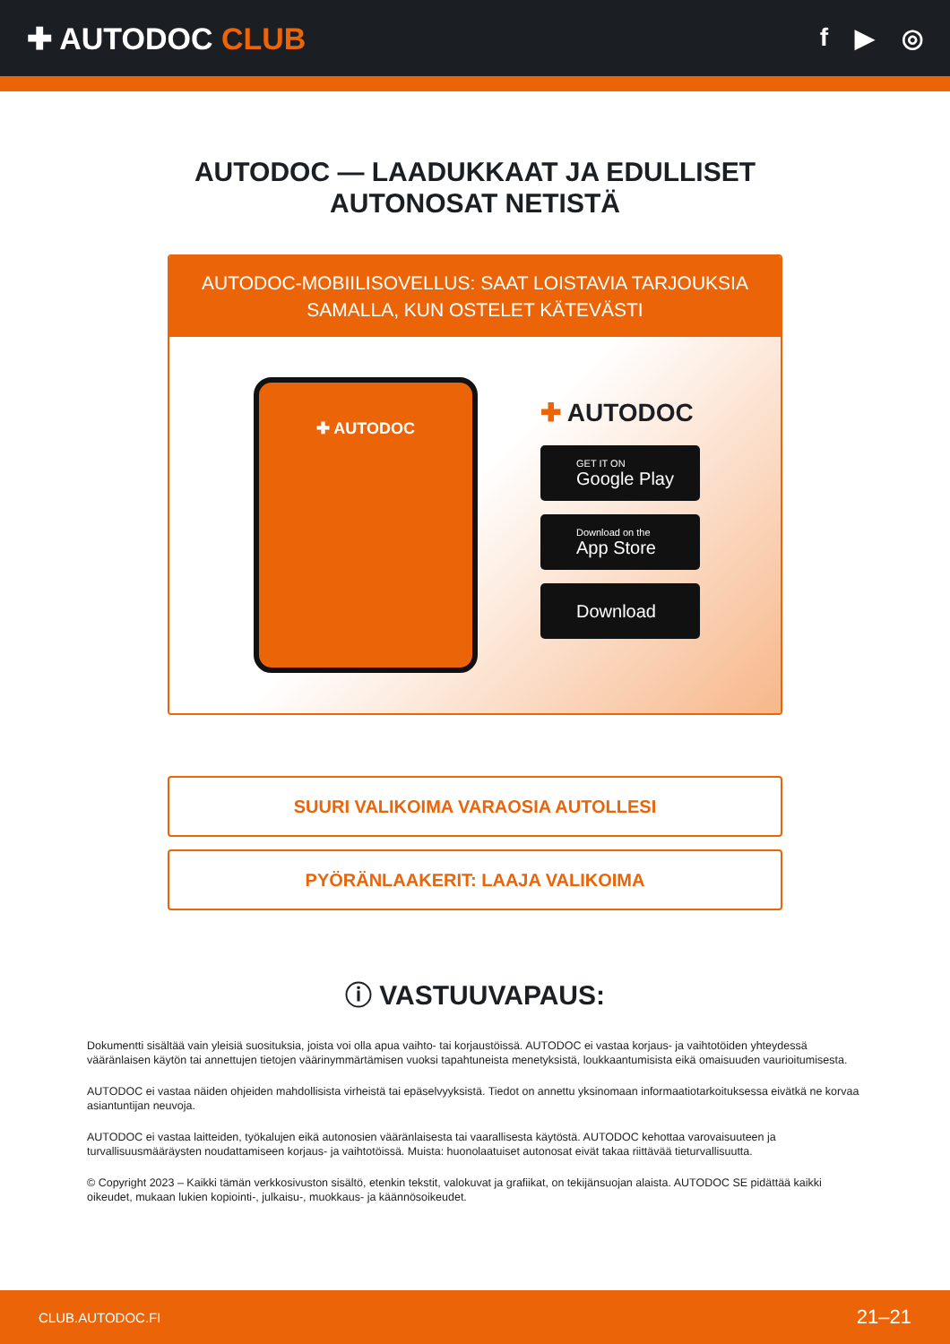✚ AUTODOC CLUB
f ▶ ◎
AUTODOC — LAADUKKAAT JA EDULLISET
AUTONOSAT NETISTÄ
AUTODOC-MOBIILISOVELLUS: SAAT LOISTAVIA TARJOUKSIA
SAMALLA, KUN OSTELET KÄTEVÄSTI
✚ AUTODOC
✚ AUTODOC
GET IT ON
Google Play
Download on the
App Store
Download
SUURI VALIKOIMA VARAOSIA AUTOLLESI
PYÖRÄNLAAKERIT: LAAJA VALIKOIMA
ⓘ VASTUUVAPAUS:
Dokumentti sisältää vain yleisiä suosituksia, joista voi olla apua vaihto- tai korjaustöissä. AUTODOC ei vastaa korjaus- ja vaihtotöiden yhteydessä vääränlaisen käytön tai annettujen tietojen väärinymmärtämisen vuoksi tapahtuneista menetyksistä, loukkaantumisista eikä omaisuuden vaurioitumisesta.
AUTODOC ei vastaa näiden ohjeiden mahdollisista virheistä tai epäselvyyksistä. Tiedot on annettu yksinomaan informaatiotarkoituksessa eivätkä ne korvaa asiantuntijan neuvoja.
AUTODOC ei vastaa laitteiden, työkalujen eikä autonosien vääränlaisesta tai vaarallisesta käytöstä. AUTODOC kehottaa varovaisuuteen ja turvallisuusmääräysten noudattamiseen korjaus- ja vaihtotöissä. Muista: huonolaatuiset autonosat eivät takaa riittävää tieturvallisuutta.
© Copyright 2023 – Kaikki tämän verkkosivuston sisältö, etenkin tekstit, valokuvat ja grafiikat, on tekijänsuojan alaista. AUTODOC SE pidättää kaikki oikeudet, mukaan lukien kopiointi-, julkaisu-, muokkaus- ja käännösoikeudet.
CLUB.AUTODOC.FI 21–21